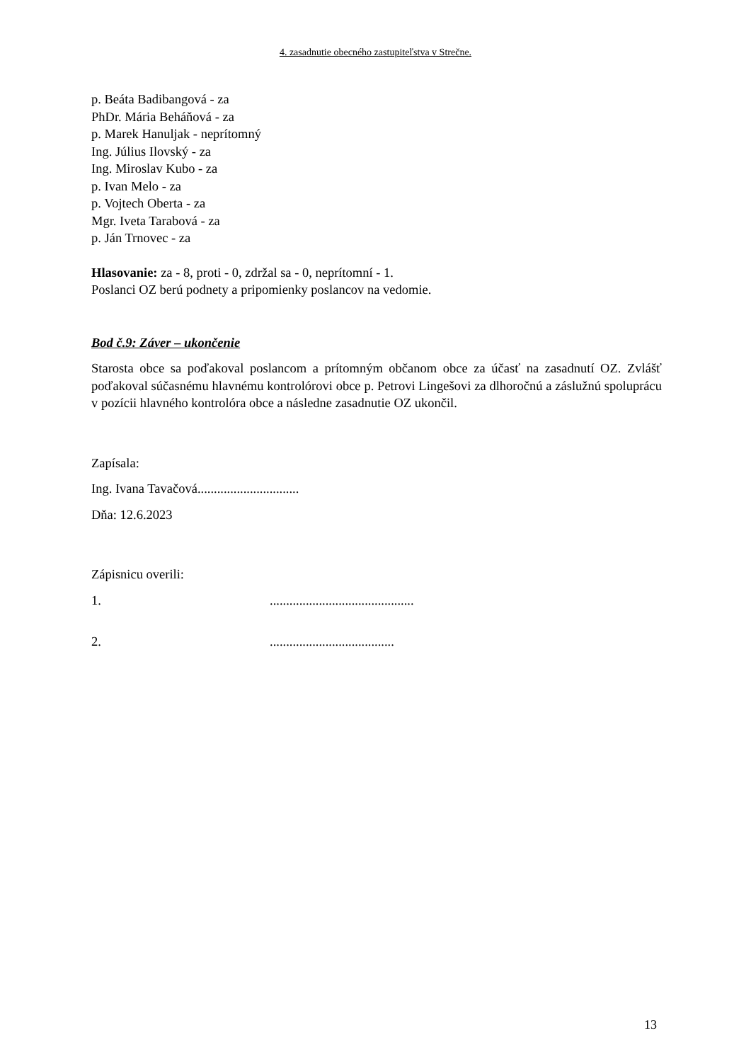4. zasadnutie obecného zastupiteľstva v Strečne.
p. Beáta Badibangová - za
PhDr. Mária Beháňová - za
p. Marek Hanuljak - neprítomný
Ing. Július Ilovský - za
Ing. Miroslav Kubo - za
p. Ivan Melo - za
p. Vojtech Oberta - za
Mgr. Iveta Tarabová - za
p. Ján Trnovec - za
Hlasovanie: za - 8, proti - 0, zdržal sa - 0, neprítomní - 1.
Poslanci OZ berú podnety a pripomienky poslancov na vedomie.
Bod č.9: Záver – ukončenie
Starosta obce sa poďakoval poslancom a prítomným občanom obce za účasť na zasadnutí OZ. Zvlášť poďakoval súčasnému hlavnému kontrolórovi obce p. Petrovi Lingešovi za dlhoročnú a záslužnú spoluprácu v pozícii hlavného kontrolóra obce a následne zasadnutie OZ ukončil.
Zapísala:
Ing. Ivana Tavačová...............................
Dňa: 12.6.2023
Zápisnicu overili:
1. ............................................
2. ......................................
13